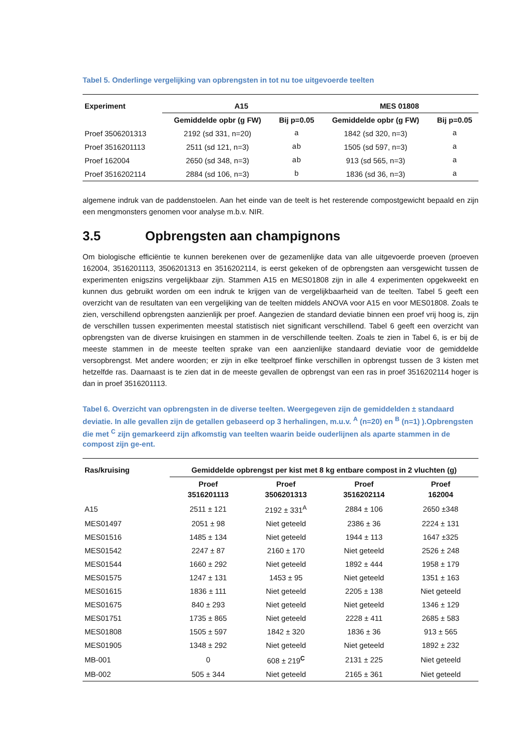Tabel 5. Onderlinge vergelijking van opbrengsten in tot nu toe uitgevoerde teelten
| Experiment | A15 | | MES 01808 | |
| --- | --- | --- | --- | --- |
| | Gemiddelde opbr (g FW) | Bij p=0.05 | Gemiddelde opbr (g FW) | Bij p=0.05 |
| Proef 3506201313 | 2192 (sd 331, n=20) | a | 1842 (sd 320, n=3) | a |
| Proef 3516201113 | 2511 (sd 121, n=3) | ab | 1505 (sd 597, n=3) | a |
| Proef 162004 | 2650 (sd 348, n=3) | ab | 913 (sd 565, n=3) | a |
| Proef 3516202114 | 2884 (sd 106, n=3) | b | 1836 (sd 36, n=3) | a |
algemene indruk van de paddenstoelen. Aan het einde van de teelt is het resterende compostgewicht bepaald en zijn een mengmonsters genomen voor analyse m.b.v. NIR.
3.5 Opbrengsten aan champignons
Om biologische efficiëntie te kunnen berekenen over de gezamenlijke data van alle uitgevoerde proeven (proeven 162004, 3516201113, 3506201313 en 3516202114, is eerst gekeken of de opbrengsten aan versgewicht tussen de experimenten enigszins vergelijkbaar zijn. Stammen A15 en MES01808 zijn in alle 4 experimenten opgekweekt en kunnen dus gebruikt worden om een indruk te krijgen van de vergelijkbaarheid van de teelten. Tabel 5 geeft een overzicht van de resultaten van een vergelijking van de teelten middels ANOVA voor A15 en voor MES01808. Zoals te zien, verschillend opbrengsten aanzienlijk per proef. Aangezien de standard deviatie binnen een proef vrij hoog is, zijn de verschillen tussen experimenten meestal statistisch niet significant verschillend. Tabel 6 geeft een overzicht van opbrengsten van de diverse kruisingen en stammen in de verschillende teelten. Zoals te zien in Tabel 6, is er bij de meeste stammen in de meeste teelten sprake van een aanzienlijke standaard deviatie voor de gemiddelde versopbrengst. Met andere woorden; er zijn in elke teeltproef flinke verschillen in opbrengst tussen de 3 kisten met hetzelfde ras. Daarnaast is te zien dat in de meeste gevallen de opbrengst van een ras in proef 3516202114 hoger is dan in proef 3516201113.
Tabel 6. Overzicht van opbrengsten in de diverse teelten. Weergegeven zijn de gemiddelden ± standaard deviatie. In alle gevallen zijn de getallen gebaseerd op 3 herhalingen, m.u.v. <sup>A</sup> (n=20) en <sup>B</sup> (n=1) ).Opbrengsten die met <sup>C</sup> zijn gemarkeerd zijn afkomstig van teelten waarin beide ouderlijnen als aparte stammen in de compost zijn ge-ent.
| Ras/kruising | Gemiddelde opbrengst per kist met 8 kg entbare compost in 2 vluchten (g) | | | |
| --- | --- | --- | --- | --- |
| | Proef 3516201113 | Proef 3506201313 | Proef 3516202114 | Proef 162004 |
| A15 | 2511 ± 121 | 2192 ± 331<sup>A</sup> | 2884 ± 106 | 2650 ±348 |
| MES01497 | 2051 ± 98 | Niet geteeld | 2386 ± 36 | 2224 ± 131 |
| MES01516 | 1485 ± 134 | Niet geteeld | 1944 ± 113 | 1647 ±325 |
| MES01542 | 2247 ± 87 | 2160 ± 170 | Niet geteeld | 2526 ± 248 |
| MES01544 | 1660 ± 292 | Niet geteeld | 1892 ± 444 | 1958 ± 179 |
| MES01575 | 1247 ± 131 | 1453 ± 95 | Niet geteeld | 1351 ± 163 |
| MES01615 | 1836 ± 111 | Niet geteeld | 2205 ± 138 | Niet geteeld |
| MES01675 | 840 ± 293 | Niet geteeld | Niet geteeld | 1346 ± 129 |
| MES01751 | 1735 ± 865 | Niet geteeld | 2228 ± 411 | 2685 ± 583 |
| MES01808 | 1505 ± 597 | 1842 ± 320 | 1836 ± 36 | 913 ± 565 |
| MES01905 | 1348 ± 292 | Niet geteeld | Niet geteeld | 1892 ± 232 |
| MB-001 | 0 | 608 ± 219<sup>C</sup> | 2131 ± 225 | Niet geteeld |
| MB-002 | 505 ± 344 | Niet geteeld | 2165 ± 361 | Niet geteeld |